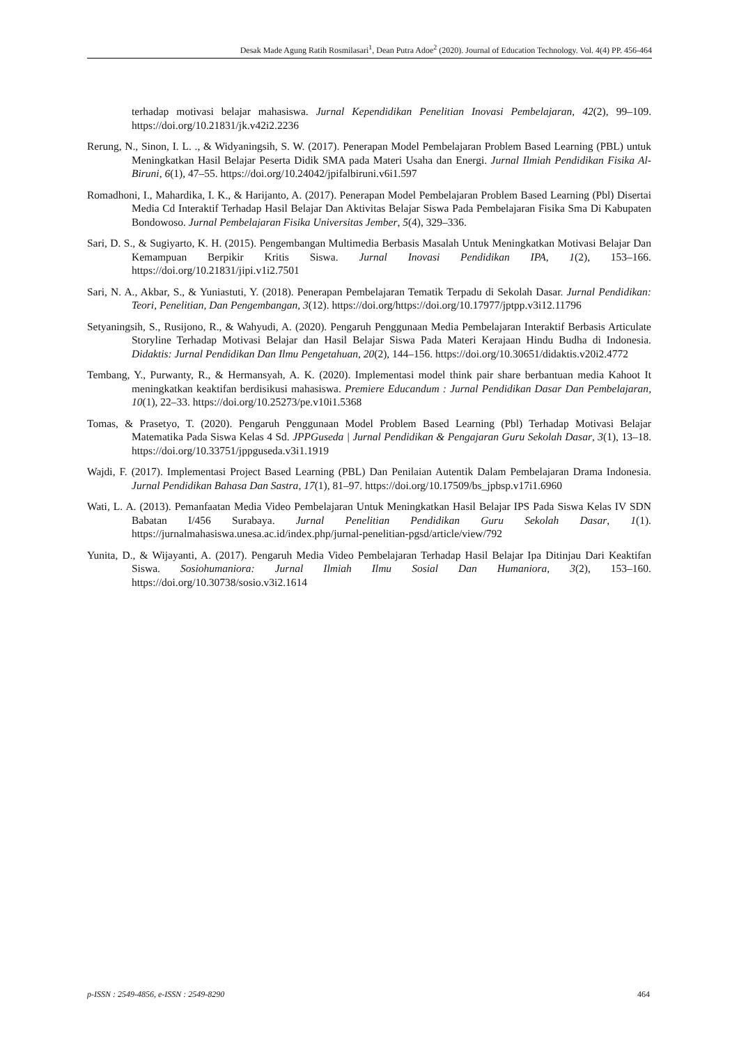Desak Made Agung Ratih Rosmilasari<sup>1</sup>, Dean Putra Adoe<sup>2</sup> (2020). Journal of Education Technology. Vol. 4(4) PP. 456-464
terhadap motivasi belajar mahasiswa. Jurnal Kependidikan Penelitian Inovasi Pembelajaran, 42(2), 99–109. https://doi.org/10.21831/jk.v42i2.2236
Rerung, N., Sinon, I. L. ., & Widyaningsih, S. W. (2017). Penerapan Model Pembelajaran Problem Based Learning (PBL) untuk Meningkatkan Hasil Belajar Peserta Didik SMA pada Materi Usaha dan Energi. Jurnal Ilmiah Pendidikan Fisika Al-Biruni, 6(1), 47–55. https://doi.org/10.24042/jpifalbiruni.v6i1.597
Romadhoni, I., Mahardika, I. K., & Harijanto, A. (2017). Penerapan Model Pembelajaran Problem Based Learning (Pbl) Disertai Media Cd Interaktif Terhadap Hasil Belajar Dan Aktivitas Belajar Siswa Pada Pembelajaran Fisika Sma Di Kabupaten Bondowoso. Jurnal Pembelajaran Fisika Universitas Jember, 5(4), 329–336.
Sari, D. S., & Sugiyarto, K. H. (2015). Pengembangan Multimedia Berbasis Masalah Untuk Meningkatkan Motivasi Belajar Dan Kemampuan Berpikir Kritis Siswa. Jurnal Inovasi Pendidikan IPA, 1(2), 153–166. https://doi.org/10.21831/jipi.v1i2.7501
Sari, N. A., Akbar, S., & Yuniastuti, Y. (2018). Penerapan Pembelajaran Tematik Terpadu di Sekolah Dasar. Jurnal Pendidikan: Teori, Penelitian, Dan Pengembangan, 3(12). https://doi.org/https://doi.org/10.17977/jptpp.v3i12.11796
Setyaningsih, S., Rusijono, R., & Wahyudi, A. (2020). Pengaruh Penggunaan Media Pembelajaran Interaktif Berbasis Articulate Storyline Terhadap Motivasi Belajar dan Hasil Belajar Siswa Pada Materi Kerajaan Hindu Budha di Indonesia. Didaktis: Jurnal Pendidikan Dan Ilmu Pengetahuan, 20(2), 144–156. https://doi.org/10.30651/didaktis.v20i2.4772
Tembang, Y., Purwanty, R., & Hermansyah, A. K. (2020). Implementasi model think pair share berbantuan media Kahoot It meningkatkan keaktifan berdisikusi mahasiswa. Premiere Educandum : Jurnal Pendidikan Dasar Dan Pembelajaran, 10(1), 22–33. https://doi.org/10.25273/pe.v10i1.5368
Tomas, & Prasetyo, T. (2020). Pengaruh Penggunaan Model Problem Based Learning (Pbl) Terhadap Motivasi Belajar Matematika Pada Siswa Kelas 4 Sd. JPPGuseda | Jurnal Pendidikan & Pengajaran Guru Sekolah Dasar, 3(1), 13–18. https://doi.org/10.33751/jppguseda.v3i1.1919
Wajdi, F. (2017). Implementasi Project Based Learning (PBL) Dan Penilaian Autentik Dalam Pembelajaran Drama Indonesia. Jurnal Pendidikan Bahasa Dan Sastra, 17(1), 81–97. https://doi.org/10.17509/bs_jpbsp.v17i1.6960
Wati, L. A. (2013). Pemanfaatan Media Video Pembelajaran Untuk Meningkatkan Hasil Belajar IPS Pada Siswa Kelas IV SDN Babatan I/456 Surabaya. Jurnal Penelitian Pendidikan Guru Sekolah Dasar, 1(1). https://jurnalmahasiswa.unesa.ac.id/index.php/jurnal-penelitian-pgsd/article/view/792
Yunita, D., & Wijayanti, A. (2017). Pengaruh Media Video Pembelajaran Terhadap Hasil Belajar Ipa Ditinjau Dari Keaktifan Siswa. Sosiohumaniora: Jurnal Ilmiah Ilmu Sosial Dan Humaniora, 3(2), 153–160. https://doi.org/10.30738/sosio.v3i2.1614
p-ISSN : 2549-4856, e-ISSN : 2549-8290 464